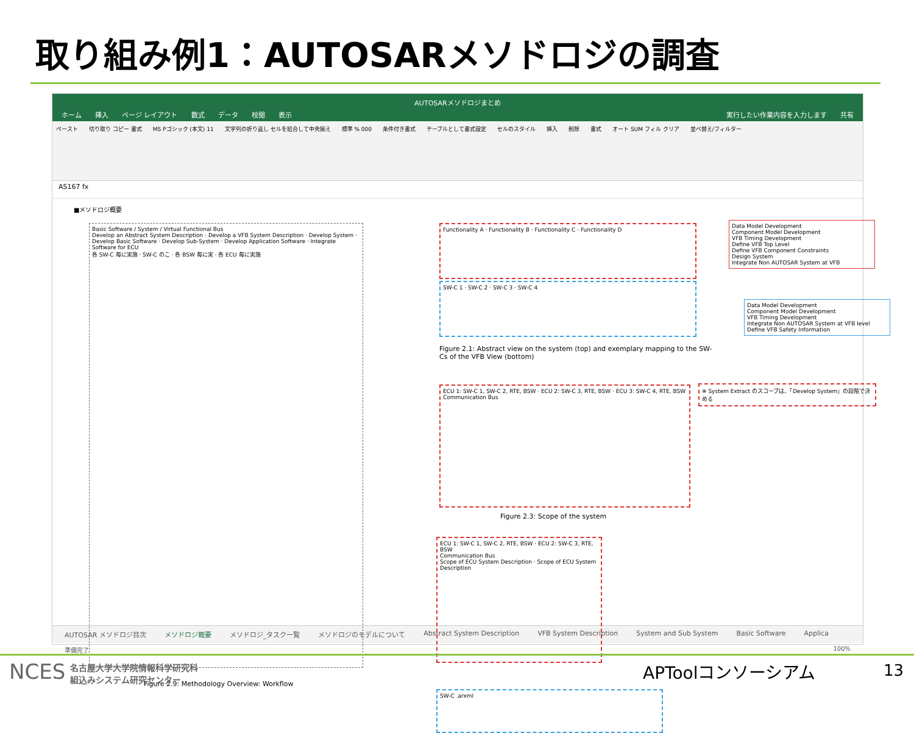取り組み例1：AUTOSARメソドロジの調査
AUTOSARメソドロジまとめ
ホーム 挿入 ページ レイアウト 数式 データ 校閲 表示 実行したい作業内容を入力します 共有
ペースト 切り取り コピー 書式 MS Pゴシック (本文) 11 文字列の折り返し セルを結合して中央揃え 標準 % 000 条件付き書式 テーブルとして書式設定 セルのスタイル 挿入 削除 書式 オート SUM フィル クリア 並べ替え/フィルター
AS167 fx
■メソドロジ概要
Basic Software / System / Virtual Functional Bus
Develop an Abstract System Description · Develop a VFB System Description · Develop System · Develop Basic Software · Develop Sub-System · Develop Application Software · Integrate Software for ECU
各 SW-C 毎に実施 · SW-C のこ · 各 BSW 毎に実 · 各 ECU 毎に実施
Figure 2.9: Methodology Overview: Workflow
Functionality A · Functionality B · Functionality C · Functionality D
SW-C 1 · SW-C 2 · SW-C 3 · SW-C 4
Data Model Development
Component Model Development
VFB Timing Development
Define VFB Top Level
Define VFB Component Constraints
Design System
Integrate Non AUTOSAR System at VFB
Data Model Development
Component Model Development
VFB Timing Development
Integrate Non AUTOSAR System at VFB level
Define VFB Safety Information
Figure 2.1: Abstract view on the system (top) and exemplary mapping to the SW-Cs of the VFB View (bottom)
ECU 1: SW-C 1, SW-C 2, RTE, BSW · ECU 2: SW-C 3, RTE, BSW · ECU 3: SW-C 4, RTE, BSW
Communication Bus
※ System Extract のスコープは、「Develop System」の段階で決める
Figure 2.3: Scope of the system
ECU 1: SW-C 1, SW-C 2, RTE, BSW · ECU 2: SW-C 3, RTE, BSW
Communication Bus
Scope of ECU System Description · Scope of ECU System Description
SW-C .arxml
AUTOSAR メソドロジ目次 メソドロジ概要 メソドロジ_タスク一覧 メソドロジのモデルについて Abstract System Description VFB System Description System and Sub System Basic Software Applica
準備完了 100%
NCES
名古屋大学大学院情報科学研究科
組込みシステム研究センター
APToolコンソーシアム 13